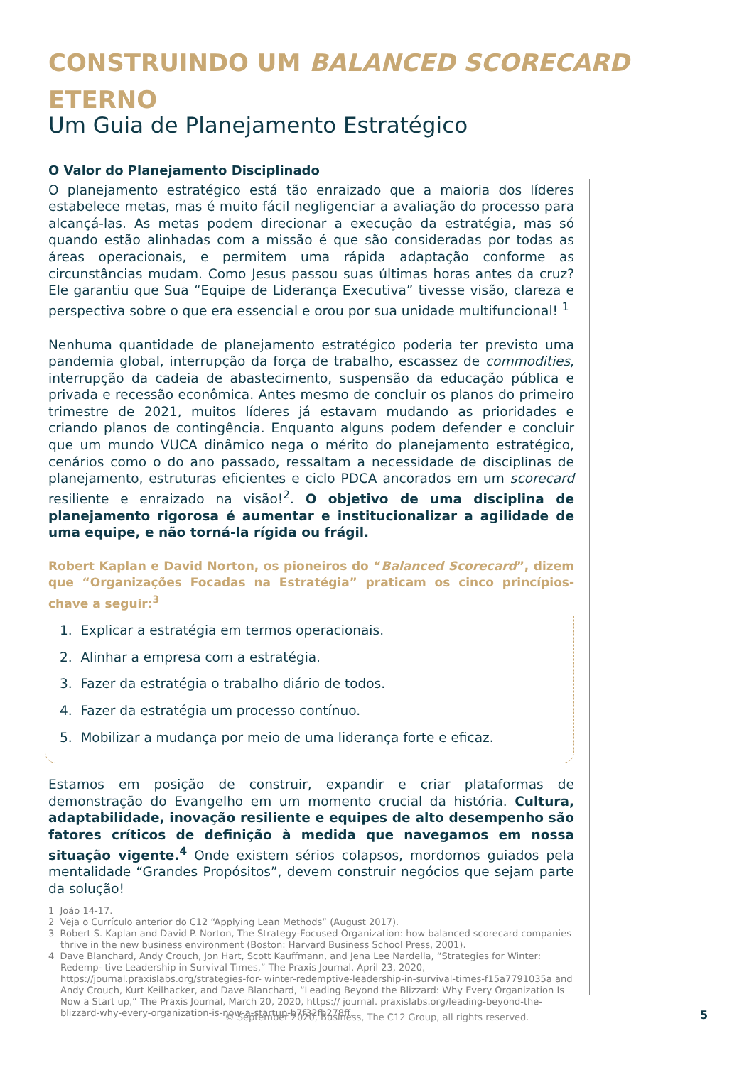CONSTRUINDO UM BALANCED SCORECARD ETERNO
Um Guia de Planejamento Estratégico
O Valor do Planejamento Disciplinado
O planejamento estratégico está tão enraizado que a maioria dos líderes estabelece metas, mas é muito fácil negligenciar a avaliação do processo para alcançá-las. As metas podem direcionar a execução da estratégia, mas só quando estão alinhadas com a missão é que são consideradas por todas as áreas operacionais, e permitem uma rápida adaptação conforme as circunstâncias mudam. Como Jesus passou suas últimas horas antes da cruz? Ele garantiu que Sua “Equipe de Liderança Executiva” tivesse visão, clareza e perspectiva sobre o que era essencial e orou por sua unidade multifuncional! <sup>1</sup>
Nenhuma quantidade de planejamento estratégico poderia ter previsto uma pandemia global, interrupção da força de trabalho, escassez de commodities, interrupção da cadeia de abastecimento, suspensão da educação pública e privada e recessão econômica. Antes mesmo de concluir os planos do primeiro trimestre de 2021, muitos líderes já estavam mudando as prioridades e criando planos de contingência. Enquanto alguns podem defender e concluir que um mundo VUCA dinâmico nega o mérito do planejamento estratégico, cenários como o do ano passado, ressaltam a necessidade de disciplinas de planejamento, estruturas eficientes e ciclo PDCA ancorados em um scorecard resiliente e enraizado na visão!<sup>2</sup>. O objetivo de uma disciplina de planejamento rigorosa é aumentar e institucionalizar a agilidade de uma equipe, e não torná-la rígida ou frágil.
Robert Kaplan e David Norton, os pioneiros do “Balanced Scorecard”, dizem que “Organizações Focadas na Estratégia” praticam os cinco princípios-chave a seguir:<sup>3</sup>
1. Explicar a estratégia em termos operacionais.
2. Alinhar a empresa com a estratégia.
3. Fazer da estratégia o trabalho diário de todos.
4. Fazer da estratégia um processo contínuo.
5. Mobilizar a mudança por meio de uma liderança forte e eficaz.
Estamos em posição de construir, expandir e criar plataformas de demonstração do Evangelho em um momento crucial da história. Cultura, adaptabilidade, inovação resiliente e equipes de alto desempenho são fatores críticos de definição à medida que navegamos em nossa situação vigente.<sup>4</sup> Onde existem sérios colapsos, mordomos guiados pela mentalidade “Grandes Propósitos”, devem construir negócios que sejam parte da solução!
1 João 14-17.
2 Veja o Currículo anterior do C12 “Applying Lean Methods” (August 2017).
3 Robert S. Kaplan and David P. Norton, The Strategy-Focused Organization: how balanced scorecard companies thrive in the new business environment (Boston: Harvard Business School Press, 2001).
4 Dave Blanchard, Andy Crouch, Jon Hart, Scott Kauffmann, and Jena Lee Nardella, “Strategies for Winter: Redemp- tive Leadership in Survival Times,” The Praxis Journal, April 23, 2020, https://journal.praxislabs.org/strategies-for- winter-redemptive-leadership-in-survival-times-f15a7791035a and Andy Crouch, Kurt Keilhacker, and Dave Blanchard, “Leading Beyond the Blizzard: Why Every Organization Is Now a Start up,” The Praxis Journal, March 20, 2020, https:// journal. praxislabs.org/leading-beyond-the-blizzard-why-every-organization-is-now-a-startup-b7f32fb278ff.
© September 2020, Business, The C12 Group, all rights reserved. 5